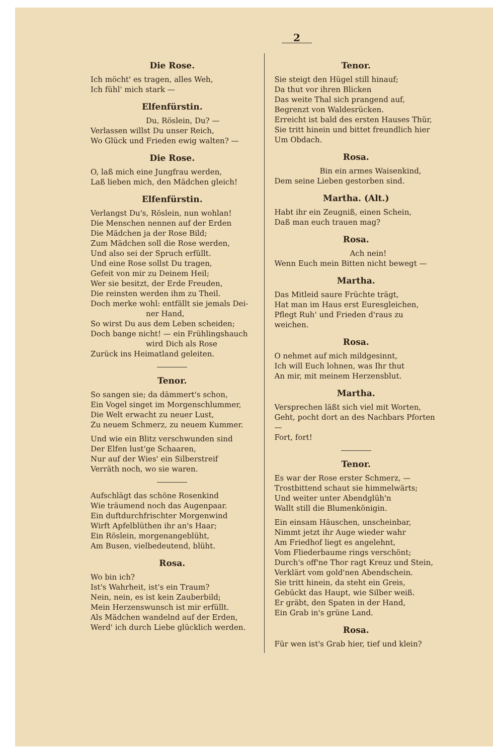2
Die Rose.
Ich möcht' es tragen, alles Weh,
Ich fühl' mich stark —
Elfenfürstin.
Du, Röslein, Du? —
Verlassen willst Du unser Reich,
Wo Glück und Frieden ewig walten? —
Die Rose.
O, laß mich eine Jungfrau werden,
Laß lieben mich, den Mädchen gleich!
Elfenfürstin.
Verlangst Du's, Röslein, nun wohlan!
Die Menschen nennen auf der Erden
Die Mädchen ja der Rose Bild;
Zum Mädchen soll die Rose werden,
Und also sei der Spruch erfüllt.
Und eine Rose sollst Du tragen,
Gefeit von mir zu Deinem Heil;
Wer sie besitzt, der Erde Freuden,
Die reinsten werden ihm zu Theil.
Doch merke wohl: entfällt sie jemals Dei-
ner Hand,
So wirst Du aus dem Leben scheiden;
Doch bange nicht! — ein Frühlingshauch
wird Dich als Rose
Zurück ins Heimatland geleiten.
Tenor.
So sangen sie; da dämmert's schon,
Ein Vogel singet im Morgenschlummer,
Die Welt erwacht zu neuer Lust,
Zu neuem Schmerz, zu neuem Kummer.
Und wie ein Blitz verschwunden sind
Der Elfen lust'ge Schaaren,
Nur auf der Wies' ein Silberstreif
Verräth noch, wo sie waren.
Aufschlägt das schöne Rosenkind
Wie träumend noch das Augenpaar.
Ein duftdurchfrischter Morgenwind
Wirft Apfelblüthen ihr an's Haar;
Ein Röslein, morgenangeblüht,
Am Busen, vielbedeutend, blüht.
Rosa.
Wo bin ich?
Ist's Wahrheit, ist's ein Traum?
Nein, nein, es ist kein Zauberbild;
Mein Herzenswunsch ist mir erfüllt.
Als Mädchen wandelnd auf der Erden,
Werd' ich durch Liebe glücklich werden.
Tenor.
Sie steigt den Hügel still hinauf;
Da thut vor ihren Blicken
Das weite Thal sich prangend auf,
Begrenzt von Waldesrücken.
Erreicht ist bald des ersten Hauses Thür,
Sie tritt hinein und bittet freundlich hier
Um Obdach.
Rosa.
Bin ein armes Waisenkind,
Dem seine Lieben gestorben sind.
Martha. (Alt.)
Habt ihr ein Zeugniß, einen Schein,
Daß man euch trauen mag?
Rosa.
Ach nein!
Wenn Euch mein Bitten nicht bewegt —
Martha.
Das Mitleid saure Früchte trägt,
Hat man im Haus erst Euresgleichen,
Pflegt Ruh' und Frieden d'raus zu weichen.
Rosa.
O nehmet auf mich mildgesinnt,
Ich will Euch lohnen, was Ihr thut
An mir, mit meinem Herzensblut.
Martha.
Versprechen läßt sich viel mit Worten,
Geht, pocht dort an des Nachbars Pforten —
Fort, fort!
Tenor.
Es war der Rose erster Schmerz, —
Trostbittend schaut sie himmelwärts;
Und weiter unter Abendglüh'n
Wallt still die Blumenkönigin.
Ein einsam Häuschen, unscheinbar,
Nimmt jetzt ihr Auge wieder wahr
Am Friedhof liegt es angelehnt,
Vom Fliederbaume rings verschönt;
Durch's off'ne Thor ragt Kreuz und Stein,
Verklärt vom gold'nen Abendschein.
Sie tritt hinein, da steht ein Greis,
Gebückt das Haupt, wie Silber weiß.
Er gräbt, den Spaten in der Hand,
Ein Grab in's grüne Land.
Rosa.
Für wen ist's Grab hier, tief und klein?